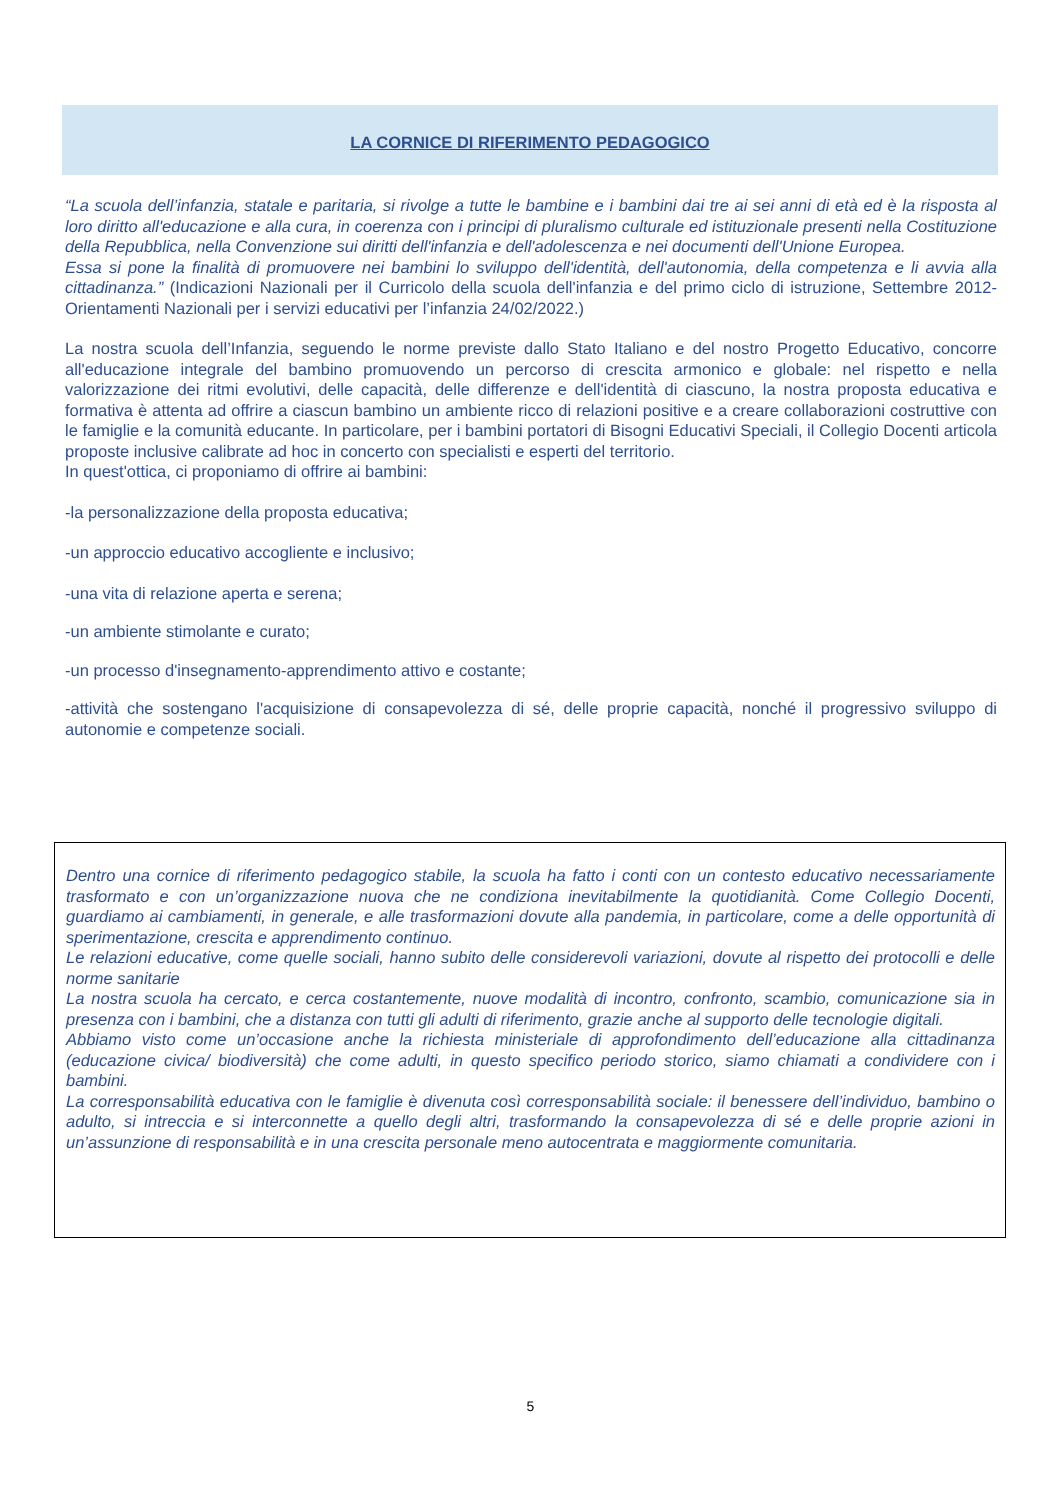LA CORNICE DI RIFERIMENTO PEDAGOGICO
“La scuola dell’infanzia, statale e paritaria, si rivolge a tutte le bambine e i bambini dai tre ai sei anni di età ed è la risposta al loro diritto all'educazione e alla cura, in coerenza con i principi di pluralismo culturale ed istituzionale presenti nella Costituzione della Repubblica, nella Convenzione sui diritti dell'infanzia e dell'adolescenza e nei documenti dell'Unione Europea.
Essa si pone la finalità di promuovere nei bambini lo sviluppo dell'identità, dell'autonomia, della competenza e li avvia alla cittadinanza.” (Indicazioni Nazionali per il Curricolo della scuola dell'infanzia e del primo ciclo di istruzione, Settembre 2012- Orientamenti Nazionali per i servizi educativi per l’infanzia 24/02/2022.)
La nostra scuola dell’Infanzia, seguendo le norme previste dallo Stato Italiano e del nostro Progetto Educativo, concorre all'educazione integrale del bambino promuovendo un percorso di crescita armonico e globale: nel rispetto e nella valorizzazione dei ritmi evolutivi, delle capacità, delle differenze e dell'identità di ciascuno, la nostra proposta educativa e formativa è attenta ad offrire a ciascun bambino un ambiente ricco di relazioni positive e a creare collaborazioni costruttive con le famiglie e la comunità educante. In particolare, per i bambini portatori di Bisogni Educativi Speciali, il Collegio Docenti articola proposte inclusive calibrate ad hoc in concerto con specialisti e esperti del territorio.
In quest'ottica, ci proponiamo di offrire ai bambini:
-la personalizzazione della proposta educativa;
-un approccio educativo accogliente e inclusivo;
-una vita di relazione aperta e serena;
-un ambiente stimolante e curato;
-un processo d'insegnamento-apprendimento attivo e costante;
-attività che sostengano l'acquisizione di consapevolezza di sé, delle proprie capacità, nonché il progressivo sviluppo di autonomie e competenze sociali.
Dentro una cornice di riferimento pedagogico stabile, la scuola ha fatto i conti con un contesto educativo necessariamente trasformato e con un’organizzazione nuova che ne condiziona inevitabilmente la quotidianità. Come Collegio Docenti, guardiamo ai cambiamenti, in generale, e alle trasformazioni dovute alla pandemia, in particolare, come a delle opportunità di sperimentazione, crescita e apprendimento continuo.
Le relazioni educative, come quelle sociali, hanno subito delle considerevoli variazioni, dovute al rispetto dei protocolli e delle norme sanitarie
La nostra scuola ha cercato, e cerca costantemente, nuove modalità di incontro, confronto, scambio, comunicazione sia in presenza con i bambini, che a distanza con tutti gli adulti di riferimento, grazie anche al supporto delle tecnologie digitali.
Abbiamo visto come un’occasione anche la richiesta ministeriale di approfondimento dell’educazione alla cittadinanza (educazione civica/ biodiversità) che come adulti, in questo specifico periodo storico, siamo chiamati a condividere con i bambini.
La corresponsabilità educativa con le famiglie è divenuta così corresponsabilità sociale: il benessere dell’individuo, bambino o adulto, si intreccia e si interconnette a quello degli altri, trasformando la consapevolezza di sé e delle proprie azioni in un’assunzione di responsabilità e in una crescita personale meno autocentrata e maggiormente comunitaria.
5